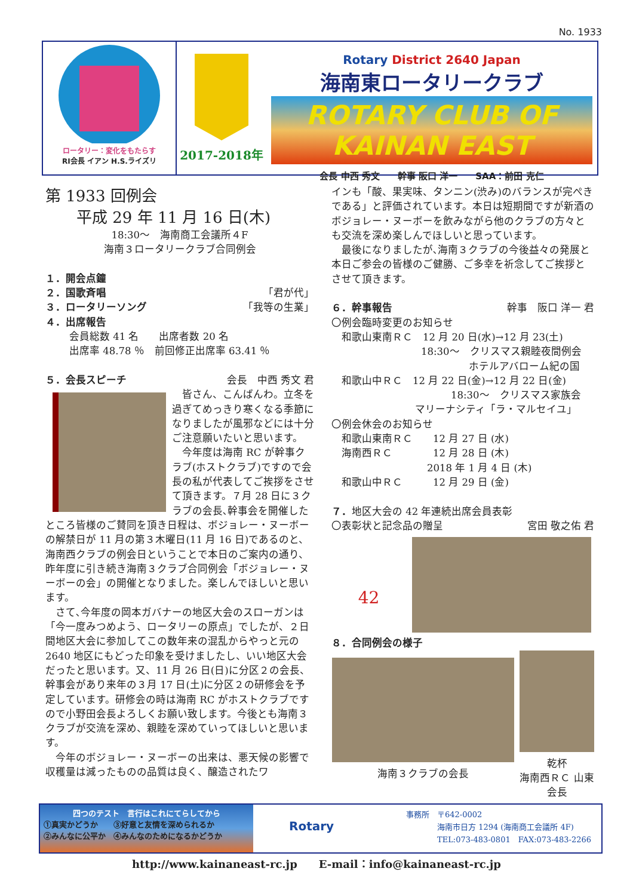No. 1933
ロータリー：変化をもたらす
RI会長 イアン H.S.ライズリ
2017-2018年
Rotary District 2640 Japan
海南東ロータリークラブ
ROTARY CLUB OF KAINAN EAST
会長 中西 秀文　　幹事 阪口 洋一　　SAA：前田 克仁
第 1933 回例会
　　平成 29 年 11 月 16 日(木)
18:30～　海南商工会議所４F
海南３ロータリークラブ合同例会
１．開会点鐘
２．国歌斉唱 「君が代」
３．ロータリーソング 「我等の生業」
４．出席報告
会員総数 41 名　　出席者数 20 名
出席率 48.78 ％　前回修正出席率 63.41 ％
５．会長スピーチ 会長　中西 秀文 君
　皆さん、こんばんわ。立冬を過ぎてめっきり寒くなる季節になりましたが風邪などには十分ご注意願いたいと思います。
　今年度は海南 RC が幹事クラブ(ホストクラブ)ですので会長の私が代表してご挨拶をさせて頂きます。７月 28 日に３クラブの会長､幹事会を開催したところ皆様のご賛同を頂き日程は、ボジョレー・ヌーボーの解禁日が 11 月の第３木曜日(11 月 16 日)であるのと、海南西クラブの例会日ということで本日のご案内の通り、昨年度に引き続き海南３クラブ合同例会「ボジョレー・ヌーボーの会」の開催となりました。楽しんでほしいと思います。
　さて､今年度の岡本ガバナーの地区大会のスローガンは「今一度みつめよう、ロータリーの原点」でしたが、２日間地区大会に参加してこの数年来の混乱からやっと元の 2640 地区にもどった印象を受けましたし、いい地区大会だったと思います。又、11 月 26 日(日)に分区２の会長、幹事会があり来年の３月 17 日(土)に分区２の研修会を予定しています。研修会の時は海南 RC がホストクラブですので小野田会長よろしくお願い致します。今後とも海南３クラブが交流を深め、親睦を深めていってほしいと思います。
　今年のボジョレー・ヌーボーの出来は、悪天候の影響で収穫量は減ったものの品質は良く、醸造されたワ
インも「酸、果実味、タンニン(渋み)のバランスが完ぺきである」と評価されています。本日は短期間ですが新酒のボジョレー・ヌーボーを飲みながら他のクラブの方々とも交流を深め楽しんでほしいと思っています。
　最後になりましたが､海南３クラブの今後益々の発展と本日ご参会の皆様のご健勝、ご多幸を祈念してご挨拶とさせて頂きます。
６．幹事報告 幹事　阪口 洋一 君
〇例会臨時変更のお知らせ
　和歌山東南ＲＣ　12 月 20 日(水)→12 月 23(土)
18:30～　クリスマス親睦夜間例会
ホテルアバローム紀の国
　和歌山中ＲＣ　12 月 22 日(金)→12 月 22 日(金)
18:30～　クリスマス家族会
マリーナシティ「ラ・マルセイユ」
〇例会休会のお知らせ
　和歌山東南ＲＣ　　12 月 27 日 (水)
　海南西ＲＣ　　　　12 月 28 日 (木)
2018 年 1 月 4 日 (木)
　和歌山中ＲＣ　　　12 月 29 日 (金)
７．地区大会の 42 年連続出席会員表彰
〇表彰状と記念品の贈呈 宮田 敬之佑 君
42
８．合同例会の様子
海南３クラブの会長 乾杯
海南西ＲＣ 山東会長
四つのテスト　言行はこれにてらしてから
①真実かどうか　　③好意と友情を深められるか
②みんなに公平か　④みんなのためになるかどうか
Rotary
事務所　〒642-0002
　　　　海南市日方 1294 (海南商工会議所 4F)
　　　　TEL:073-483-0801　FAX:073-483-2266
http://www.kainaneast-rc.jp　　E-mail：info@kainaneast-rc.jp